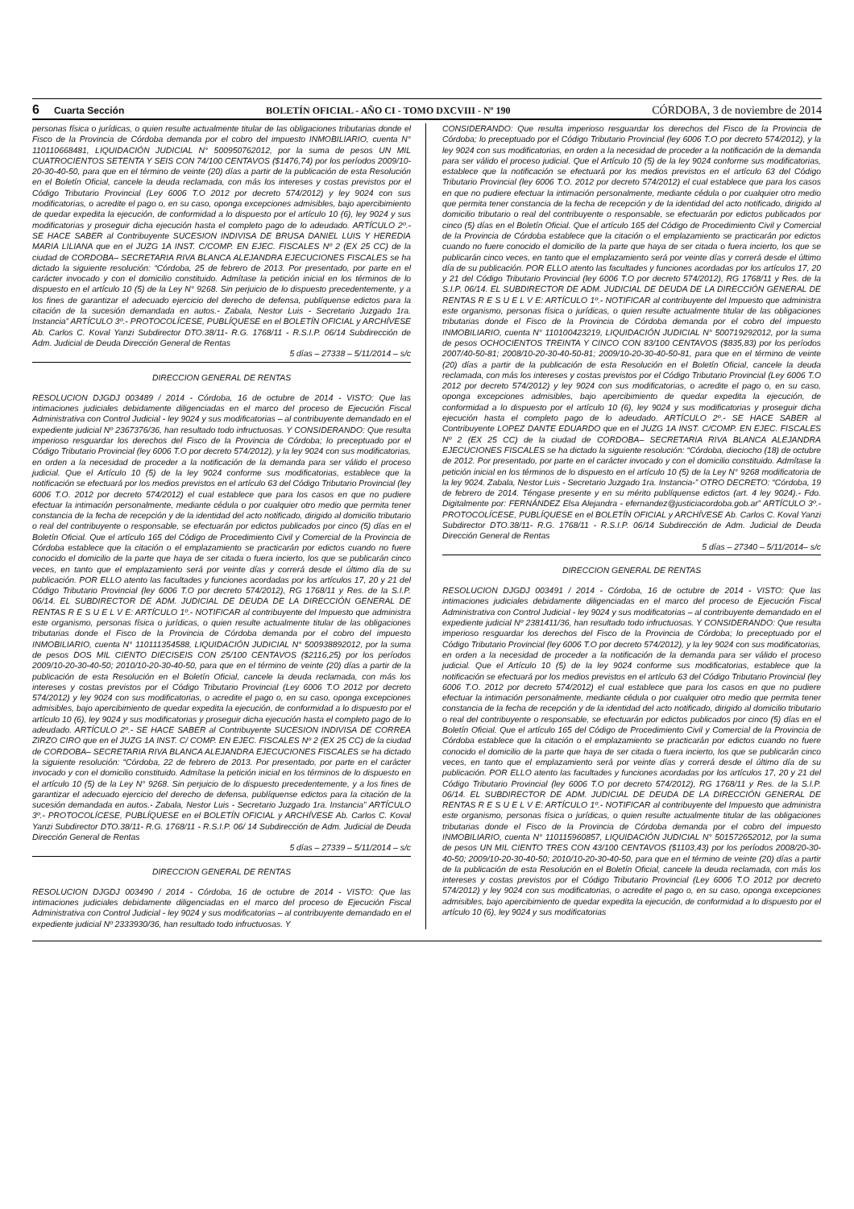6 Cuarta Sección
BOLETÍN OFICIAL - AÑO CI - TOMO DXCVIII - Nº 190
CÓRDOBA, 3 de noviembre de 2014
personas física o jurídicas, o quien resulte actualmente titular de las obligaciones tributarias donde el Fisco de la Provincia de Córdoba demanda por el cobro del impuesto INMOBILIARIO, cuenta N° 110110668481, LIQUIDACIÓN JUDICIAL N° 500950762012, por la suma de pesos UN MIL CUATROCIENTOS SETENTA Y SEIS CON 74/100 CENTAVOS ($1476,74) por los períodos 2009/10-20-30-40-50, para que en el término de veinte (20) días a partir de la publicación de esta Resolución en el Boletín Oficial, cancele la deuda reclamada, con más los intereses y costas previstos por el Código Tributario Provincial (Ley 6006 T.O 2012 por decreto 574/2012) y ley 9024 con sus modificatorias, o acredite el pago o, en su caso, oponga excepciones admisibles, bajo apercibimiento de quedar expedita la ejecución, de conformidad a lo dispuesto por el artículo 10 (6), ley 9024 y sus modificatorias y proseguir dicha ejecución hasta el completo pago de lo adeudado. ARTÍCULO 2º.- SE HACE SABER al Contribuyente SUCESION INDIVISA DE BRUSA DANIEL LUIS Y HEREDIA MARIA LILIANA que en el JUZG 1A INST. C/COMP. EN EJEC. FISCALES Nº 2 (EX 25 CC) de la ciudad de CORDOBA– SECRETARIA RIVA BLANCA ALEJANDRA EJECUCIONES FISCALES se ha dictado la siguiente resolución: “Córdoba, 25 de febrero de 2013. Por presentado, por parte en el carácter invocado y con el domicilio constituido. Admítase la petición inicial en los términos de lo dispuesto en el artículo 10 (5) de la Ley N° 9268. Sin perjuicio de lo dispuesto precedentemente, y a los fines de garantizar el adecuado ejercicio del derecho de defensa, publíquense edictos para la citación de la sucesión demandada en autos.- Zabala, Nestor Luis - Secretario Juzgado 1ra. Instancia” ARTÍCULO 3º.- PROTOCOLÍCESE, PUBLÍQUESE en el BOLETÍN OFICIAL y ARCHÍVESE Ab. Carlos C. Koval Yanzi Subdirector DTO.38/11- R.G. 1768/11 - R.S.I.P. 06/14 Subdirección de Adm. Judicial de Deuda Dirección General de Rentas
5 días – 27338 – 5/11/2014 – s/c
DIRECCION GENERAL DE RENTAS
RESOLUCION DJGDJ 003489 / 2014 - Córdoba, 16 de octubre de 2014 - VISTO: Que las intimaciones judiciales debidamente diligenciadas en el marco del proceso de Ejecución Fiscal Administrativa con Control Judicial - ley 9024 y sus modificatorias – al contribuyente demandado en el expediente judicial Nº 2367376/36, han resultado todo infructuosas. Y CONSIDERANDO: Que resulta imperioso resguardar los derechos del Fisco de la Provincia de Córdoba; lo preceptuado por el Código Tributario Provincial (ley 6006 T.O por decreto 574/2012), y la ley 9024 con sus modificatorias, en orden a la necesidad de proceder a la notificación de la demanda para ser válido el proceso judicial. Que el Artículo 10 (5) de la ley 9024 conforme sus modificatorias, establece que la notificación se efectuará por los medios previstos en el artículo 63 del Código Tributario Provincial (ley 6006 T.O. 2012 por decreto 574/2012) el cual establece que para los casos en que no pudiere efectuar la intimación personalmente, mediante cédula o por cualquier otro medio que permita tener constancia de la fecha de recepción y de la identidad del acto notificado, dirigido al domicilio tributario o real del contribuyente o responsable, se efectuarán por edictos publicados por cinco (5) días en el Boletín Oficial. Que el artículo 165 del Código de Procedimiento Civil y Comercial de la Provincia de Córdoba establece que la citación o el emplazamiento se practicarán por edictos cuando no fuere conocido el domicilio de la parte que haya de ser citada o fuera incierto, los que se publicarán cinco veces, en tanto que el emplazamiento será por veinte días y correrá desde el último día de su publicación. POR ELLO atento las facultades y funciones acordadas por los artículos 17, 20 y 21 del Código Tributario Provincial (ley 6006 T.O por decreto 574/2012), RG 1768/11 y Res. de la S.I.P. 06/14. EL SUBDIRECTOR DE ADM. JUDICIAL DE DEUDA DE LA DIRECCIÓN GENERAL DE RENTAS R E S U E L V E: ARTÍCULO 1º.- NOTIFICAR al contribuyente del Impuesto que administra este organismo, personas física o jurídicas, o quien resulte actualmente titular de las obligaciones tributarias donde el Fisco de la Provincia de Córdoba demanda por el cobro del impuesto INMOBILIARIO, cuenta N° 110111354588, LIQUIDACIÓN JUDICIAL N° 500938892012, por la suma de pesos DOS MIL CIENTO DIECISEIS CON 25/100 CENTAVOS ($2116,25) por los períodos 2009/10-20-30-40-50; 2010/10-20-30-40-50, para que en el término de veinte (20) días a partir de la publicación de esta Resolución en el Boletín Oficial, cancele la deuda reclamada, con más los intereses y costas previstos por el Código Tributario Provincial (Ley 6006 T.O 2012 por decreto 574/2012) y ley 9024 con sus modificatorias, o acredite el pago o, en su caso, oponga excepciones admisibles, bajo apercibimiento de quedar expedita la ejecución, de conformidad a lo dispuesto por el artículo 10 (6), ley 9024 y sus modificatorias y proseguir dicha ejecución hasta el completo pago de lo adeudado. ARTÍCULO 2º.- SE HACE SABER al Contribuyente SUCESION INDIVISA DE CORREA ZIRZO CIRO que en el JUZG 1A INST. C/ COMP. EN EJEC. FISCALES Nº 2 (EX 25 CC) de la ciudad de CORDOBA– SECRETARIA RIVA BLANCA ALEJANDRA EJECUCIONES FISCALES se ha dictado la siguiente resolución: “Córdoba, 22 de febrero de 2013. Por presentado, por parte en el carácter invocado y con el domicilio constituido. Admítase la petición inicial en los términos de lo dispuesto en el artículo 10 (5) de la Ley N° 9268. Sin perjuicio de lo dispuesto precedentemente, y a los fines de garantizar el adecuado ejercicio del derecho de defensa, publíquense edictos para la citación de la sucesión demandada en autos.- Zabala, Nestor Luis - Secretario Juzgado 1ra. Instancia” ARTÍCULO 3º.- PROTOCOLÍCESE, PUBLÍQUESE en el BOLETÍN OFICIAL y ARCHÍVESE Ab. Carlos C. Koval Yanzi Subdirector DTO.38/11- R.G. 1768/11 - R.S.I.P. 06/ 14 Subdirección de Adm. Judicial de Deuda Dirección General de Rentas
5 días – 27339 – 5/11/2014 – s/c
DIRECCION GENERAL DE RENTAS
RESOLUCION DJGDJ 003490 / 2014 - Córdoba, 16 de octubre de 2014 - VISTO: Que las intimaciones judiciales debidamente diligenciadas en el marco del proceso de Ejecución Fiscal Administrativa con Control Judicial - ley 9024 y sus modificatorias – al contribuyente demandado en el expediente judicial Nº 2333930/36, han resultado todo infructuosas. Y
CONSIDERANDO: Que resulta imperioso resguardar los derechos del Fisco de la Provincia de Córdoba; lo preceptuado por el Código Tributario Provincial (ley 6006 T.O por decreto 574/2012), y la ley 9024 con sus modificatorias, en orden a la necesidad de proceder a la notificación de la demanda para ser válido el proceso judicial. Que el Artículo 10 (5) de la ley 9024 conforme sus modificatorias, establece que la notificación se efectuará por los medios previstos en el artículo 63 del Código Tributario Provincial (ley 6006 T.O. 2012 por decreto 574/2012) el cual establece que para los casos en que no pudiere efectuar la intimación personalmente, mediante cédula o por cualquier otro medio que permita tener constancia de la fecha de recepción y de la identidad del acto notificado, dirigido al domicilio tributario o real del contribuyente o responsable, se efectuarán por edictos publicados por cinco (5) días en el Boletín Oficial. Que el artículo 165 del Código de Procedimiento Civil y Comercial de la Provincia de Córdoba establece que la citación o el emplazamiento se practicarán por edictos cuando no fuere conocido el domicilio de la parte que haya de ser citada o fuera incierto, los que se publicarán cinco veces, en tanto que el emplazamiento será por veinte días y correrá desde el último día de su publicación. POR ELLO atento las facultades y funciones acordadas por los artículos 17, 20 y 21 del Código Tributario Provincial (ley 6006 T.O por decreto 574/2012), RG 1768/11 y Res. de la S.I.P. 06/14. EL SUBDIRECTOR DE ADM. JUDICIAL DE DEUDA DE LA DIRECCIÓN GENERAL DE RENTAS R E S U E L V E: ARTÍCULO 1º.- NOTIFICAR al contribuyente del Impuesto que administra este organismo, personas física o jurídicas, o quien resulte actualmente titular de las obligaciones tributarias donde el Fisco de la Provincia de Córdoba demanda por el cobro del impuesto INMOBILIARIO, cuenta N° 110100423219, LIQUIDACIÓN JUDICIAL N° 500719292012, por la suma de pesos OCHOCIENTOS TREINTA Y CINCO CON 83/100 CENTAVOS ($835,83) por los períodos 2007/40-50-81; 2008/10-20-30-40-50-81; 2009/10-20-30-40-50-81, para que en el término de veinte (20) días a partir de la publicación de esta Resolución en el Boletín Oficial, cancele la deuda reclamada, con más los intereses y costas previstos por el Código Tributario Provincial (Ley 6006 T.O 2012 por decreto 574/2012) y ley 9024 con sus modificatorias, o acredite el pago o, en su caso, oponga excepciones admisibles, bajo apercibimiento de quedar expedita la ejecución, de conformidad a lo dispuesto por el artículo 10 (6), ley 9024 y sus modificatorias y proseguir dicha ejecución hasta el completo pago de lo adeudado. ARTÍCULO 2º.- SE HACE SABER al Contribuyente LOPEZ DANTE EDUARDO que en el JUZG 1A INST. C/COMP. EN EJEC. FISCALES Nº 2 (EX 25 CC) de la ciudad de CORDOBA– SECRETARIA RIVA BLANCA ALEJANDRA EJECUCIONES FISCALES se ha dictado la siguiente resolución: “Córdoba, dieciocho (18) de octubre de 2012. Por presentado, por parte en el carácter invocado y con el domicilio constituido. Admítase la petición inicial en los términos de lo dispuesto en el artículo 10 (5) de la Ley N° 9268 modificatoria de la ley 9024. Zabala, Nestor Luis - Secretario Juzgado 1ra. Instancia-” OTRO DECRETO: “Córdoba, 19 de febrero de 2014. Téngase presente y en su mérito publíquense edictos (art. 4 ley 9024).- Fdo. Digitalmente por: FERNÁNDEZ Elsa Alejandra - efernandez@justiciacordoba.gob.ar” ARTÍCULO 3º.- PROTOCOLÍCESE, PUBLÍQUESE en el BOLETÍN OFICIAL y ARCHÍVESE Ab. Carlos C. Koval Yanzi Subdirector DTO.38/11- R.G. 1768/11 - R.S.I.P. 06/14 Subdirección de Adm. Judicial de Deuda Dirección General de Rentas
5 días – 27340 – 5/11/2014– s/c
DIRECCION GENERAL DE RENTAS
RESOLUCION DJGDJ 003491 / 2014 - Córdoba, 16 de octubre de 2014 - VISTO: Que las intimaciones judiciales debidamente diligenciadas en el marco del proceso de Ejecución Fiscal Administrativa con Control Judicial - ley 9024 y sus modificatorias – al contribuyente demandado en el expediente judicial Nº 2381411/36, han resultado todo infructuosas. Y CONSIDERANDO: Que resulta imperioso resguardar los derechos del Fisco de la Provincia de Córdoba; lo preceptuado por el Código Tributario Provincial (ley 6006 T.O por decreto 574/2012), y la ley 9024 con sus modificatorias, en orden a la necesidad de proceder a la notificación de la demanda para ser válido el proceso judicial. Que el Artículo 10 (5) de la ley 9024 conforme sus modificatorias, establece que la notificación se efectuará por los medios previstos en el artículo 63 del Código Tributario Provincial (ley 6006 T.O. 2012 por decreto 574/2012) el cual establece que para los casos en que no pudiere efectuar la intimación personalmente, mediante cédula o por cualquier otro medio que permita tener constancia de la fecha de recepción y de la identidad del acto notificado, dirigido al domicilio tributario o real del contribuyente o responsable, se efectuarán por edictos publicados por cinco (5) días en el Boletín Oficial. Que el artículo 165 del Código de Procedimiento Civil y Comercial de la Provincia de Córdoba establece que la citación o el emplazamiento se practicarán por edictos cuando no fuere conocido el domicilio de la parte que haya de ser citada o fuera incierto, los que se publicarán cinco veces, en tanto que el emplazamiento será por veinte días y correrá desde el último día de su publicación. POR ELLO atento las facultades y funciones acordadas por los artículos 17, 20 y 21 del Código Tributario Provincial (ley 6006 T.O por decreto 574/2012), RG 1768/11 y Res. de la S.I.P. 06/14. EL SUBDIRECTOR DE ADM. JUDICIAL DE DEUDA DE LA DIRECCIÓN GENERAL DE RENTAS R E S U E L V E: ARTÍCULO 1º.- NOTIFICAR al contribuyente del Impuesto que administra este organismo, personas física o jurídicas, o quien resulte actualmente titular de las obligaciones tributarias donde el Fisco de la Provincia de Córdoba demanda por el cobro del impuesto INMOBILIARIO, cuenta N° 110115960857, LIQUIDACIÓN JUDICIAL N° 501572652012, por la suma de pesos UN MIL CIENTO TRES CON 43/100 CENTAVOS ($1103,43) por los períodos 2008/20-30-40-50; 2009/10-20-30-40-50; 2010/10-20-30-40-50, para que en el término de veinte (20) días a partir de la publicación de esta Resolución en el Boletín Oficial, cancele la deuda reclamada, con más los intereses y costas previstos por el Código Tributario Provincial (Ley 6006 T.O 2012 por decreto 574/2012) y ley 9024 con sus modificatorias, o acredite el pago o, en su caso, oponga excepciones admisibles, bajo apercibimiento de quedar expedita la ejecución, de conformidad a lo dispuesto por el artículo 10 (6), ley 9024 y sus modificatorias